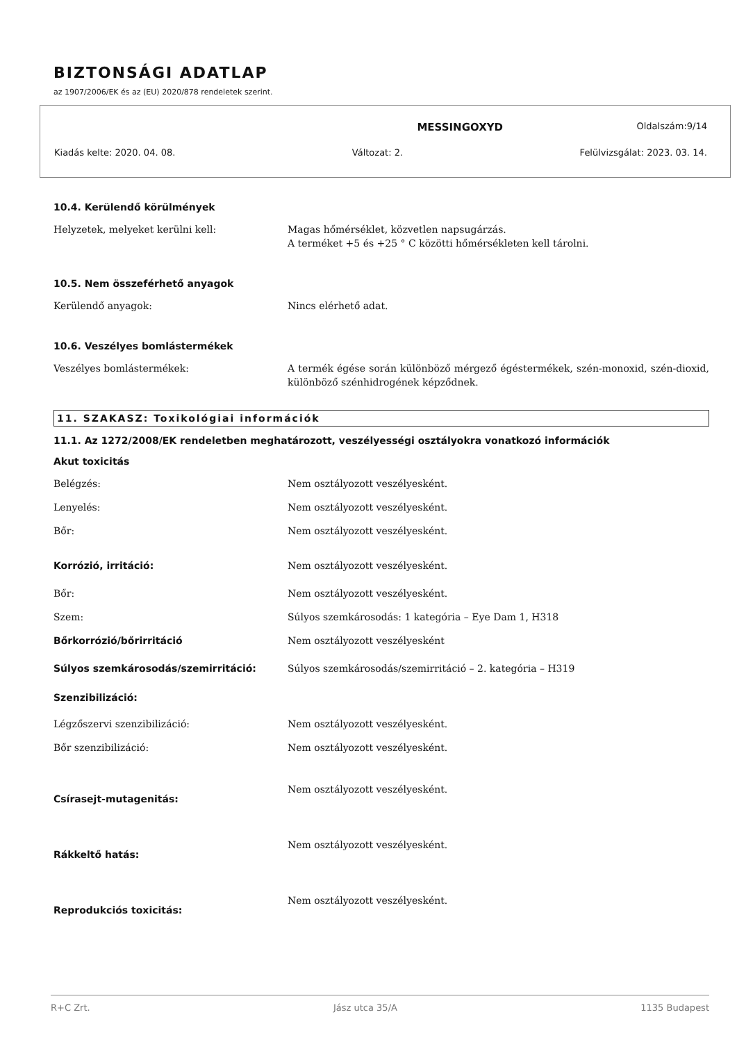BIZTONSÁGI ADATLAP
az 1907/2006/EK és az (EU) 2020/878 rendeletek szerint.
MESSINGOXYD Oldalszám:9/14
Kiadás kelte: 2020. 04. 08. Változat: 2. Felülvizsgálat: 2023. 03. 14.
10.4. Kerülendő körülmények
Helyzetek, melyeket kerülni kell: Magas hőmérséklet, közvetlen napsugárzás.
A terméket +5 és +25 ° C közötti hőmérsékleten kell tárolni.
10.5. Nem összeférhető anyagok
Kerülendő anyagok: Nincs elérhető adat.
10.6. Veszélyes bomlástermékek
Veszélyes bomlástermékek: A termék égése során különböző mérgező égéstermékek, szén-monoxid, szén-dioxid, különböző szénhidrogének képződnek.
11. SZAKASZ: Toxikológiai információk
11.1. Az 1272/2008/EK rendeletben meghatározott, veszélyességi osztályokra vonatkozó információk
Akut toxicitás
Belégzés: Nem osztályozott veszélyesként.
Lenyelés: Nem osztályozott veszélyesként.
Bőr: Nem osztályozott veszélyesként.
Korrózió, irritáció: Nem osztályozott veszélyesként.
Bőr: Nem osztályozott veszélyesként.
Szem: Súlyos szemkárosodás: 1 kategória – Eye Dam 1, H318
Bőrkorrózió/bőrirritáció Nem osztályozott veszélyesként
Súlyos szemkárosodás/szemirritáció: Súlyos szemkárosodás/szemirritáció – 2. kategória – H319
Szenzibilizáció:
Légzőszervi szenzibilizáció: Nem osztályozott veszélyesként.
Bőr szenzibilizáció: Nem osztályozott veszélyesként.
Csírasejt-mutagenitás:
Nem osztályozott veszélyesként.
Rákkeltő hatás:
Nem osztályozott veszélyesként.
Reprodukciós toxicitás:
Nem osztályozott veszélyesként.
R+C Zrt. Jász utca 35/A 1135 Budapest